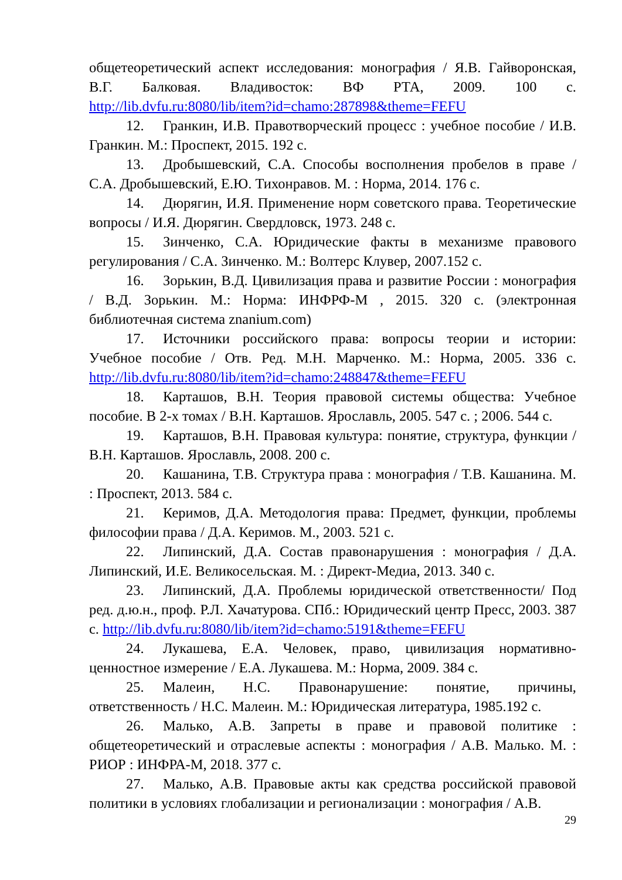общетеоретический аспект исследования: монография / Я.В. Гайворонская, В.Г. Балковая. Владивосток: ВФ РТА, 2009. 100 с. http://lib.dvfu.ru:8080/lib/item?id=chamo:287898&theme=FEFU
12. Гранкин, И.В. Правотворческий процесс : учебное пособие / И.В. Гранкин. М.: Проспект, 2015. 192 с.
13. Дробышевский, С.А. Способы восполнения пробелов в праве / С.А. Дробышевский, Е.Ю. Тихонравов. М. : Норма, 2014. 176 с.
14. Дюрягин, И.Я. Применение норм советского права. Теоретические вопросы / И.Я. Дюрягин. Свердловск, 1973. 248 с.
15. Зинченко, С.А. Юридические факты в механизме правового регулирования / С.А. Зинченко. М.: Волтерс Клувер, 2007.152 с.
16. Зорькин, В.Д. Цивилизация права и развитие России : монография / В.Д. Зорькин. М.: Норма: ИНФРФ-М , 2015. 320 с. (электронная библиотечная система znanium.com)
17. Источники российского права: вопросы теории и истории: Учебное пособие / Отв. Ред. М.Н. Марченко. М.: Норма, 2005. 336 с. http://lib.dvfu.ru:8080/lib/item?id=chamo:248847&theme=FEFU
18. Карташов, В.Н. Теория правовой системы общества: Учебное пособие. В 2-х томах / В.Н. Карташов. Ярославль, 2005. 547 с. ; 2006. 544 с.
19. Карташов, В.Н. Правовая культура: понятие, структура, функции / В.Н. Карташов. Ярославль, 2008. 200 с.
20. Кашанина, Т.В. Структура права : монография / Т.В. Кашанина. М. : Проспект, 2013. 584 с.
21. Керимов, Д.А. Методология права: Предмет, функции, проблемы философии права / Д.А. Керимов. М., 2003. 521 с.
22. Липинский, Д.А. Состав правонарушения : монография / Д.А. Липинский, И.Е. Великосельская. М. : Директ-Медиа, 2013. 340 с.
23. Липинский, Д.А. Проблемы юридической ответственности/ Под ред. д.ю.н., проф. Р.Л. Хачатурова. СПб.: Юридический центр Пресс, 2003. 387 с. http://lib.dvfu.ru:8080/lib/item?id=chamo:5191&theme=FEFU
24. Лукашева, Е.А. Человек, право, цивилизация нормативно-ценностное измерение / Е.А. Лукашева. М.: Норма, 2009. 384 с.
25. Малеин, Н.С. Правонарушение: понятие, причины, ответственность / Н.С. Малеин. М.: Юридическая литература, 1985.192 с.
26. Малько, А.В. Запреты в праве и правовой политике : общетеоретический и отраслевые аспекты : монография / А.В. Малько. М. : РИОР : ИНФРА-М, 2018. 377 с.
27. Малько, А.В. Правовые акты как средства российской правовой политики в условиях глобализации и регионализации : монография / А.В.
29